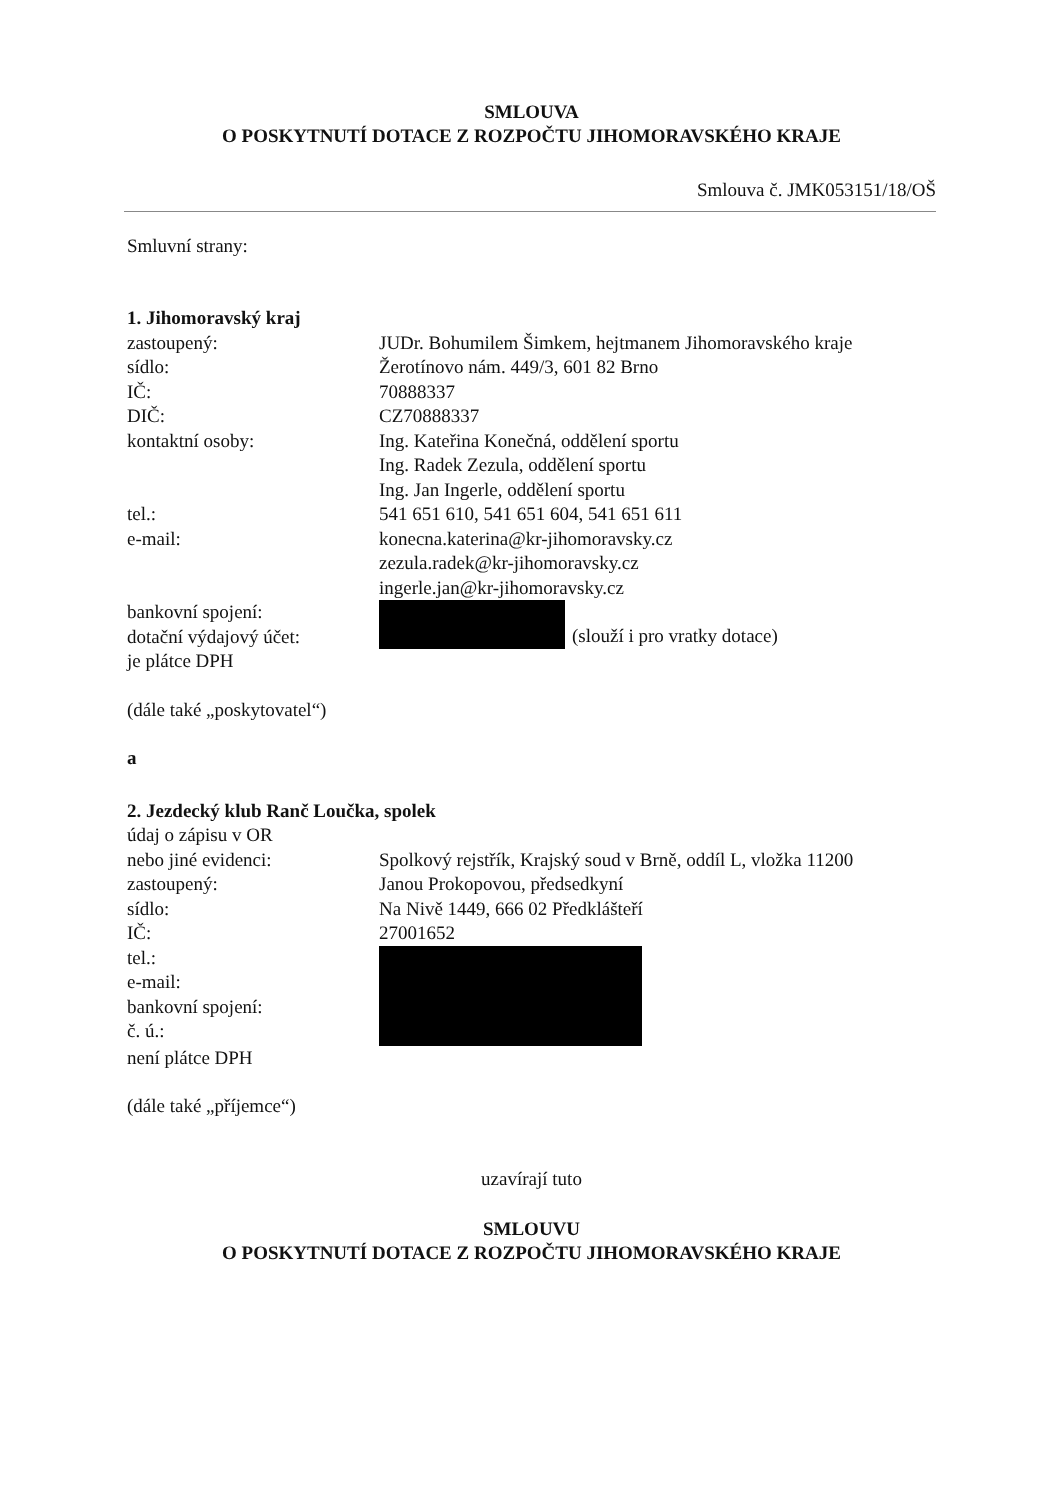SMLOUVA
O POSKYTNUTÍ DOTACE Z ROZPOČTU JIHOMORAVSKÉHO KRAJE
Smlouva č. JMK053151/18/OŠ
Smluvní strany:
1. Jihomoravský kraj
zastoupený: JUDr. Bohumilem Šimkem, hejtmanem Jihomoravského kraje
sídlo: Žerotínovo nám. 449/3, 601 82 Brno
IČ: 70888337
DIČ: CZ70888337
kontaktní osoby: Ing. Kateřina Konečná, oddělení sportu
Ing. Radek Zezula, oddělení sportu
Ing. Jan Ingerle, oddělení sportu
tel.: 541 651 610, 541 651 604, 541 651 611
e-mail: konecna.katerina@kr-jihomoravsky.cz
zezula.radek@kr-jihomoravsky.cz
ingerle.jan@kr-jihomoravsky.cz
bankovní spojení:
dotační výdajový účet:
(slouží i pro vratky dotace)
je plátce DPH
(dále také „poskytovatel“)
a
2. Jezdecký klub Ranč Loučka, spolek
údaj o zápisu v OR
nebo jiné evidenci: Spolkový rejstřík, Krajský soud v Brně, oddíl L, vložka 11200
zastoupený: Janou Prokopovou, předsedkyní
sídlo: Na Nivě 1449, 666 02 Předklášteří
IČ: 27001652
tel.:
e-mail:
bankovní spojení:
č. ú.:
není plátce DPH
(dále také „příjemce“)
uzavírají tuto
SMLOUVU
O POSKYTNUTÍ DOTACE Z ROZPOČTU JIHOMORAVSKÉHO KRAJE